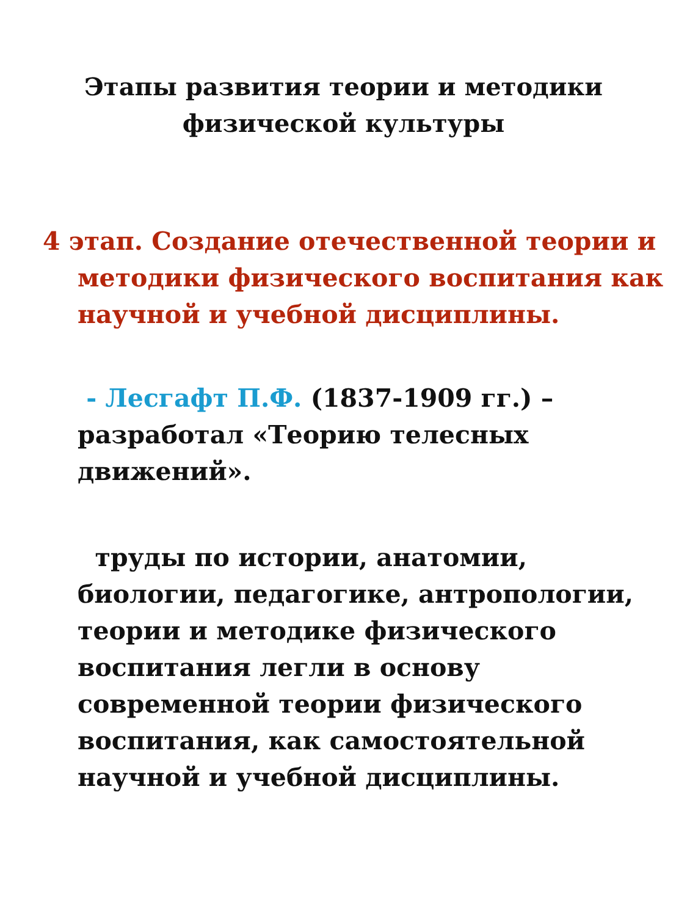Этапы развития теории и методики
физической культуры
4 этап. Создание отечественной теории и методики физического воспитания как научной и учебной дисциплины.
- Лесгафт П.Ф. (1837-1909 гг.) – разработал «Теорию телесных движений».
труды по истории, анатомии, биологии, педагогике, антропологии, теории и методике физического воспитания легли в основу современной теории физического воспитания, как самостоятельной научной и учебной дисциплины.